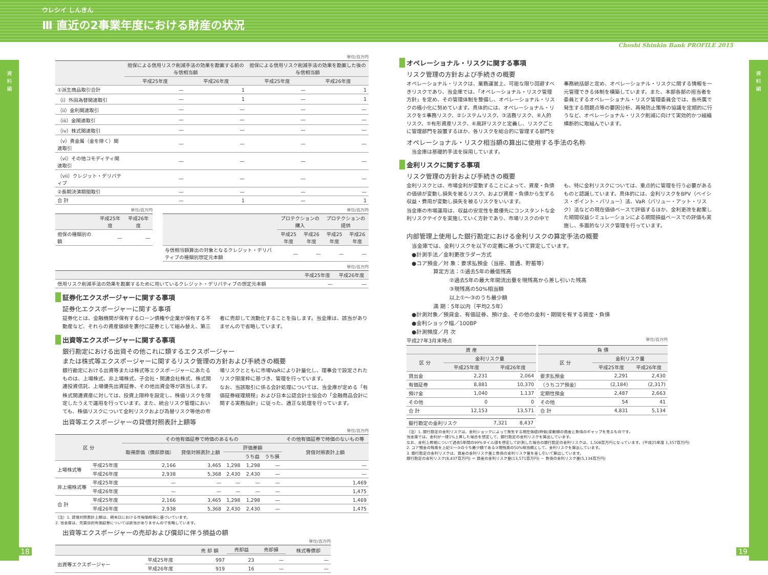ウレシイ しんきん
Ⅲ 直近の2事業年度における財産の状況
Choshi Shinkin Bank PROFILE 2015
資
料
編
資
料
編
18 19
単位/百万円
| | 担保による信用リスク削減手法の効果を勘案する前の与信相当額 | | 担保による信用リスク削減手法の効果を勘案した後の与信相当額 | |
| --- | --- | --- | --- | --- |
| | 平成25年度 | 平成26年度 | 平成25年度 | 平成26年度 |
| ①派生商品取引合計 | — | 1 | — | 1 |
| （i）外国為替関連取引 | — | 1 | — | 1 |
| （ii）金利関連取引 | — | — | — | — |
| （iii）金関連取引 | — | — | — | — |
| （iv）株式関連取引 | — | — | — | — |
| （v）貴金属（金を除く）関連取引 | — | — | — | — |
| （vi）その他コモディティ関連取引 | — | — | — | — |
| （vii）クレジット・デリバティブ | — | — | — | — |
| ②長期決済期間取引 | — | — | — | — |
| 合 計 | — | 1 | — | 1 |
単位/百万円
| | 平成25年度 | 平成26年度 |
| --- | --- | --- |
| 担保の種類別の額 | — | — |
単位/百万円
| | プロテクションの購入 | | プロテクションの提供 | |
| --- | --- | --- | --- | --- |
| | 平成25年度 | 平成26年度 | 平成25年度 | 平成26年度 |
| 与信相当額算出の対象となるクレジット・デリバティブの種類別想定元本額 | — | — | — | — |
単位/百万円
| | 平成25年度 | 平成26年度 |
| --- | --- | --- |
| 信用リスク削減手法の効果を勘案するために用いているクレジット・デリバティブの想定元本額 | — | — |
証券化エクスポージャーに関する事項
証券化エクスポージャーに関する事項
証券化とは、金融機関が保有するローン債権や企業が保有する不動産など、それらの資産価値を裏付に証券として組み替え、第三者に売却して流動化することを指します。当金庫は、該当がありませんので省略しています。
出資等エクスポージャーに関する事項
銀行勘定における出資その他これに類するエクスポージャー
または株式等エクスポージャーに関するリスク管理の方針および手続きの概要
銀行勘定における出資等または株式等エクスポージャーにあたるものは、上場株式、非上場株式、子会社・関連会社株式、株式関連投資信託、上場優先出資証券、その他出資金等が該当します。
株式関連資産に対しては、投資上限枠を設定し、株価リスクを限定したうえで運用を行っています。また、統合リスク管理においても、株価リスクについて金利リスクおよび為替リスク等他の市場リスクとともに市場VaRにより計量化し、理事会で設定されたリスク限度枠に基づき、管理を行っています。
なお、当該取引に係る会計処理については、当金庫が定める「有価証券経理規程」および日本公認会計士協会の「金融商品会計に関する実務指針」に従った、適正な処理を行っています。
出資等エクスポージャーの貸借対照表計上額等
単位/百万円
| 区 分 | | その他有価証券で時価のあるもの | | | | | その他有価証券で時価のないもの等 |
| --- | --- | --- | --- | --- | --- | --- | --- |
| | | 取得原価（償却原価） | 貸借対照表計上額 | 評価差額 | | | 貸借対照表計上額 |
| | | | | | うち益 | うち損 | |
| 上場株式等 | 平成25年度 | 2,166 | 3,465 | 1,298 | 1,298 | — | — |
| | 平成26年度 | 2,938 | 5,368 | 2,430 | 2,430 | — | — |
| 非上場株式等 | 平成25年度 | — | — | — | — | — | 1,469 |
| | 平成26年度 | — | — | — | — | — | 1,475 |
| 合 計 | 平成25年度 | 2,166 | 3,465 | 1,298 | 1,298 | — | 1,469 |
| | 平成26年度 | 2,938 | 5,368 | 2,430 | 2,430 | — | 1,475 |
（注）1. 貸借対照表計上額は、期末日における市場価格等に基づいています。
2. 当金庫は、売買目的有価証券については該当がありませんので省略しています。
出資等エクスポージャーの売却および償却に伴う損益の額
単位/百万円
| | | 売 却 額 | 売却益 | 売却損 | 株式等償却 |
| --- | --- | --- | --- | --- | --- |
| 出資等エクスポージャー | 平成25年度 | 997 | 23 | — | — |
| | 平成26年度 | 919 | 16 | — | — |
オペレーショナル・リスクに関する事項
リスク管理の方針および手続きの概要
オペレーショナル・リスクは、業務運営上、可能な限り回避すべきリスクであり、当金庫では、「オペレーショナル・リスク管理方針」を定め、その管理体制を整備し、オペレーショナル・リスクの極小化に努めています。具体的には、オペレーショナル・リスクを①事務リスク、②システムリスク、③法務リスク、④人的リスク、⑤有形資産リスク、⑥風評リスクと定義し、リスクごとに管理部門を設置するほか、各リスクを総合的に管理する部門を事務統括部と定め、オペレーショナル・リスクに関する情報を一元管理できる体制を構築しています。また、本部各部の担当者を委員とするオペレーショナル・リスク管理委員会では、各所属で発生する問題点等の要因分析、再発防止策等の協議を定期的に行うなど、オペレーショナル・リスク削減に向けて実効的かつ組織横断的に取組んでいます。
オペレーショナル・リスク相当額の算出に使用する手法の名称
当金庫は基礎的手法を採用しています。
金利リスクに関する事項
リスク管理の方針および手続きの概要
金利リスクとは、市場金利が変動することによって、資産・負債の価値が変動し損失を被るリスク、および資産・負債から生ずる収益・費用が変動し損失を被るリスクをいいます。
当金庫の市場運用は、収益の安定性を最優先にコンスタントな金利リスクテイクを実施していく方針であり、市場リスクの中でも、特に金利リスクについては、重点的に管理を行う必要があるものと認識しています。具体的には、金利リスクをBPV（ベイシス・ポイント・バリュー）法、VaR（バリュー・アット・リスク）法などの現在価値ベースで評価するほか、金利更改を勘案した期間収益シミュレーションによる期間損益ベースでの評価も実施し、多面的なリスク管理を行っています。
内部管理上使用した銀行勘定における金利リスクの算定手法の概要
当金庫では、金利リスクを以下の定義に基づいて算定しています。
●計測手法／金利更改ラダー方式
●コア預金／対 象：要求払預金（当座、普通、貯蓄等）
    算定方法：①過去5年の最低残高
       ②過去5年の最大年間流出量を現残高から差し引いた残高
       ③現残高の50%相当額
       以上①～③のうち最少額
    満 期：5年以内（平均2.5年）
●計測対象／預貸金、有価証券、預け金、その他の金利・期間を有する資産・負債
●金利ショック幅／100BP
●計測頻度／月 次
平成27年3月末時点 単位/百万円
| 資 産 | | |
| --- | --- | --- |
| 区 分 | 金利リスク量 | |
| | 平成25年度 | 平成26年度 |
| 貸出金 | 2,231 | 2,064 |
| 有価証券 | 8,881 | 10,370 |
| 預け金 | 1,040 | 1,137 |
| その他 | 0 | 0 |
| 合 計 | 12,153 | 13,571 |
| 負 債 | | |
| --- | --- | --- |
| 区 分 | 金利リスク量 | |
| | 平成25年度 | 平成26年度 |
| 要求払預金 | 2,291 | 2,430 |
| （うちコア預金） | (2,184) | (2,317) |
| 定期性預金 | 2,487 | 2,663 |
| その他 | 54 | 41 |
| 合 計 | 4,831 | 5,134 |
| 銀行勘定の金利リスク | 7,321 | 8,437 |
（注）1. 銀行勘定の金利リスクは、金利ショックによって発生する現在価値(時価)変動額の資産と負債のギャップを見るものです。
当金庫では、金利が一律1%上昇した場合を想定して、銀行勘定の金利リスクを算出しています。
なお、金利上昇幅について過去5年間の99%タイル値を想定して計測した場合の銀行勘定の金利リスクは、1,508百万円となっています。(平成25年度 1,357百万円)
2. コア預金の残高を上記①～③のうち最少額である③現残高の50%相当額として、金利リスクを算出しています。
3. 銀行勘定の金利リスクは、資産の金利リスク量と負債の金利リスク量を差し引いて算出しています。
銀行勘定の金利リスク(8,437百万円) ＝ 資産の金利リスク量(13,571百万円) － 負債の金利リスク量(5,134百万円)